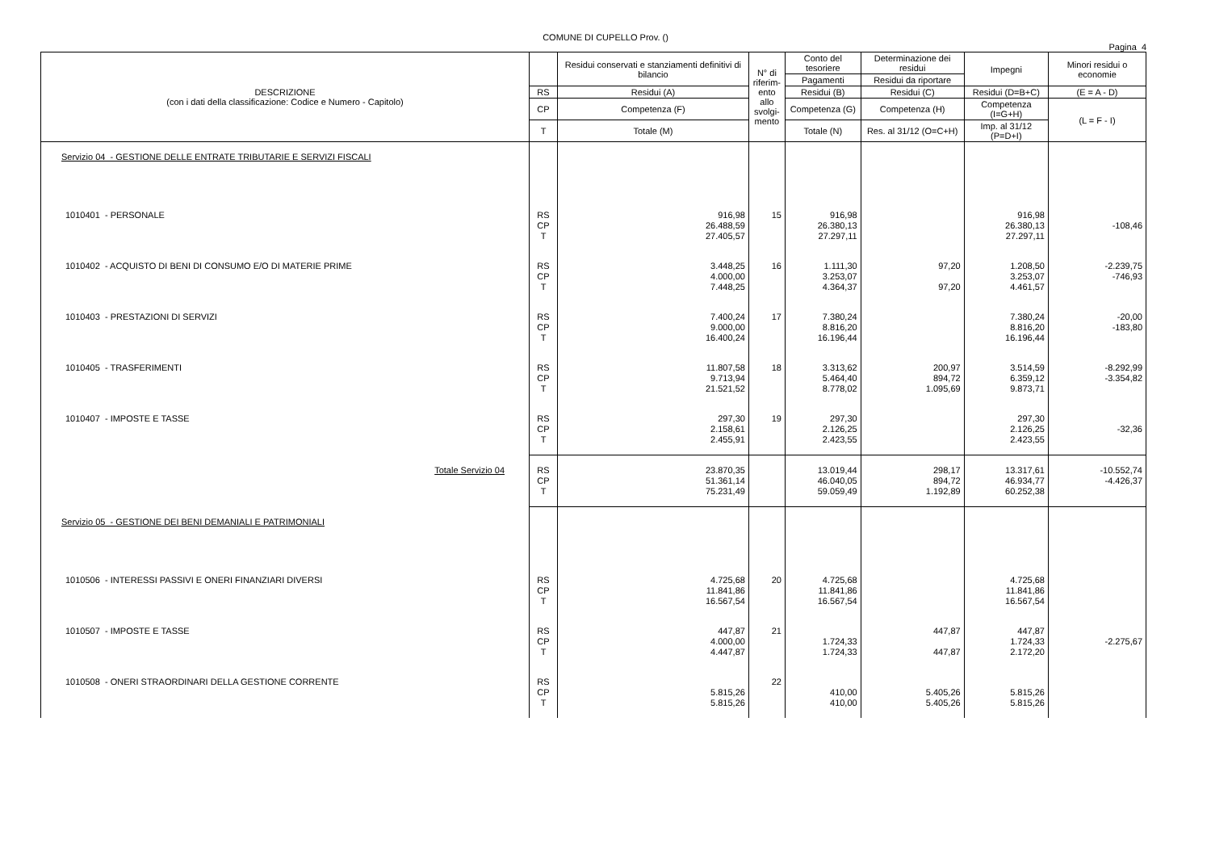COMUNE DI CUPELLO Prov. ()
Pagina 4
| DESCRIZIONE (con i dati della classificazione: Codice e Numero - Capitolo) | | Residui conservati e stanziamenti definitivi di bilancio | N° di riferim-ento allo svolgi-mento | Conto del tesoriere | Determinazione dei residui | Impegni | Minori residui o economie |
| --- | --- | --- | --- | --- | --- | --- | --- |
| | | | | Pagamenti | Residui da riportare | | |
| | RS | Residui (A) | | Residui (B) | Residui (C) | Residui (D=B+C) | (E = A - D) |
| | CP | Competenza (F) | | Competenza (G) | Competenza (H) | Competenza (I=G+H) | (L = F - I) |
| | T | Totale (M) | | Totale (N) | Res. al 31/12 (O=C+H) | Imp. al 31/12 (P=D+I) | |
| Servizio 04 - GESTIONE DELLE ENTRATE TRIBUTARIE E SERVIZI FISCALI | | | | | | | |
| 1010401 - PERSONALE | RS CP T | 916,98 26.488,59 27.405,57 | 15 | 916,98 26.380,13 27.297,11 | | 916,98 26.380,13 27.297,11 | -108,46 |
| 1010402 - ACQUISTO DI BENI DI CONSUMO E/O DI MATERIE PRIME | RS CP T | 3.448,25 4.000,00 7.448,25 | 16 | 1.111,30 3.253,07 4.364,37 | 97,20 97,20 | 1.208,50 3.253,07 4.461,57 | -2.239,75 -746,93 |
| 1010403 - PRESTAZIONI DI SERVIZI | RS CP T | 7.400,24 9.000,00 16.400,24 | 17 | 7.380,24 8.816,20 16.196,44 | | 7.380,24 8.816,20 16.196,44 | -20,00 -183,80 |
| 1010405 - TRASFERIMENTI | RS CP T | 11.807,58 9.713,94 21.521,52 | 18 | 3.313,62 5.464,40 8.778,02 | 200,97 894,72 1.095,69 | 3.514,59 6.359,12 9.873,71 | -8.292,99 -3.354,82 |
| 1010407 - IMPOSTE E TASSE | RS CP T | 297,30 2.158,61 2.455,91 | 19 | 297,30 2.126,25 2.423,55 | | 297,30 2.126,25 2.423,55 | -32,36 |
| Totale Servizio 04 | RS CP T | 23.870,35 51.361,14 75.231,49 | | 13.019,44 46.040,05 59.059,49 | 298,17 894,72 1.192,89 | 13.317,61 46.934,77 60.252,38 | -10.552,74 -4.426,37 |
| Servizio 05 - GESTIONE DEI BENI DEMANIALI E PATRIMONIALI | | | | | | | |
| 1010506 - INTERESSI PASSIVI E ONERI FINANZIARI DIVERSI | RS CP T | 4.725,68 11.841,86 16.567,54 | 20 | 4.725,68 11.841,86 16.567,54 | | 4.725,68 11.841,86 16.567,54 | |
| 1010507 - IMPOSTE E TASSE | RS CP T | 447,87 4.000,00 4.447,87 | 21 | 1.724,33 1.724,33 | 447,87 447,87 | 447,87 1.724,33 2.172,20 | -2.275,67 |
| 1010508 - ONERI STRAORDINARI DELLA GESTIONE CORRENTE | RS CP T | 5.815,26 5.815,26 | 22 | 410,00 410,00 | 5.405,26 5.405,26 | 5.815,26 5.815,26 | |